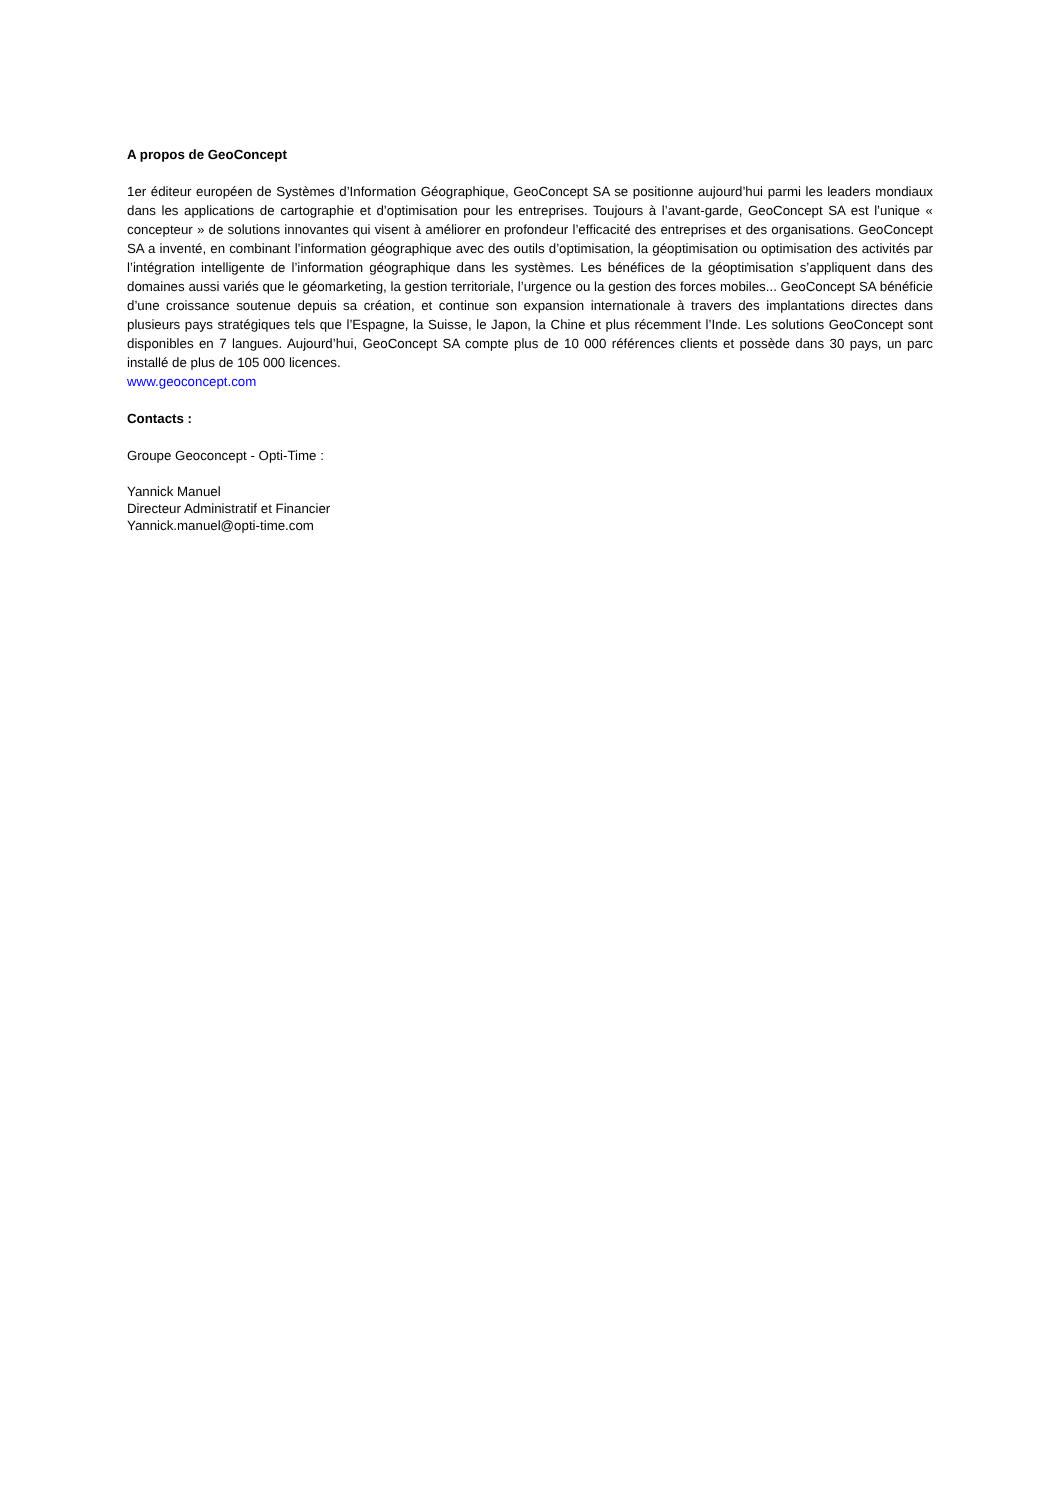A propos de GeoConcept
1er éditeur européen de Systèmes d’Information Géographique, GeoConcept SA se positionne aujourd’hui parmi les leaders mondiaux dans les applications de cartographie et d’optimisation pour les entreprises. Toujours à l’avant-garde, GeoConcept SA est l’unique « concepteur » de solutions innovantes qui visent à améliorer en profondeur l’efficacité des entreprises et des organisations. GeoConcept SA a inventé, en combinant l’information géographique avec des outils d’optimisation, la géoptimisation ou optimisation des activités par l’intégration intelligente de l’information géographique dans les systèmes. Les bénéfices de la géoptimisation s’appliquent dans des domaines aussi variés que le géomarketing, la gestion territoriale, l’urgence ou la gestion des forces mobiles... GeoConcept SA bénéficie d’une croissance soutenue depuis sa création, et continue son expansion internationale à travers des implantations directes dans plusieurs pays stratégiques tels que l’Espagne, la Suisse, le Japon, la Chine et plus récemment l’Inde. Les solutions GeoConcept sont disponibles en 7 langues. Aujourd’hui, GeoConcept SA compte plus de 10 000 références clients et possède dans 30 pays, un parc installé de plus de 105 000 licences.
www.geoconcept.com
Contacts :
Groupe Geoconcept - Opti-Time :
Yannick Manuel
Directeur Administratif et Financier
Yannick.manuel@opti-time.com